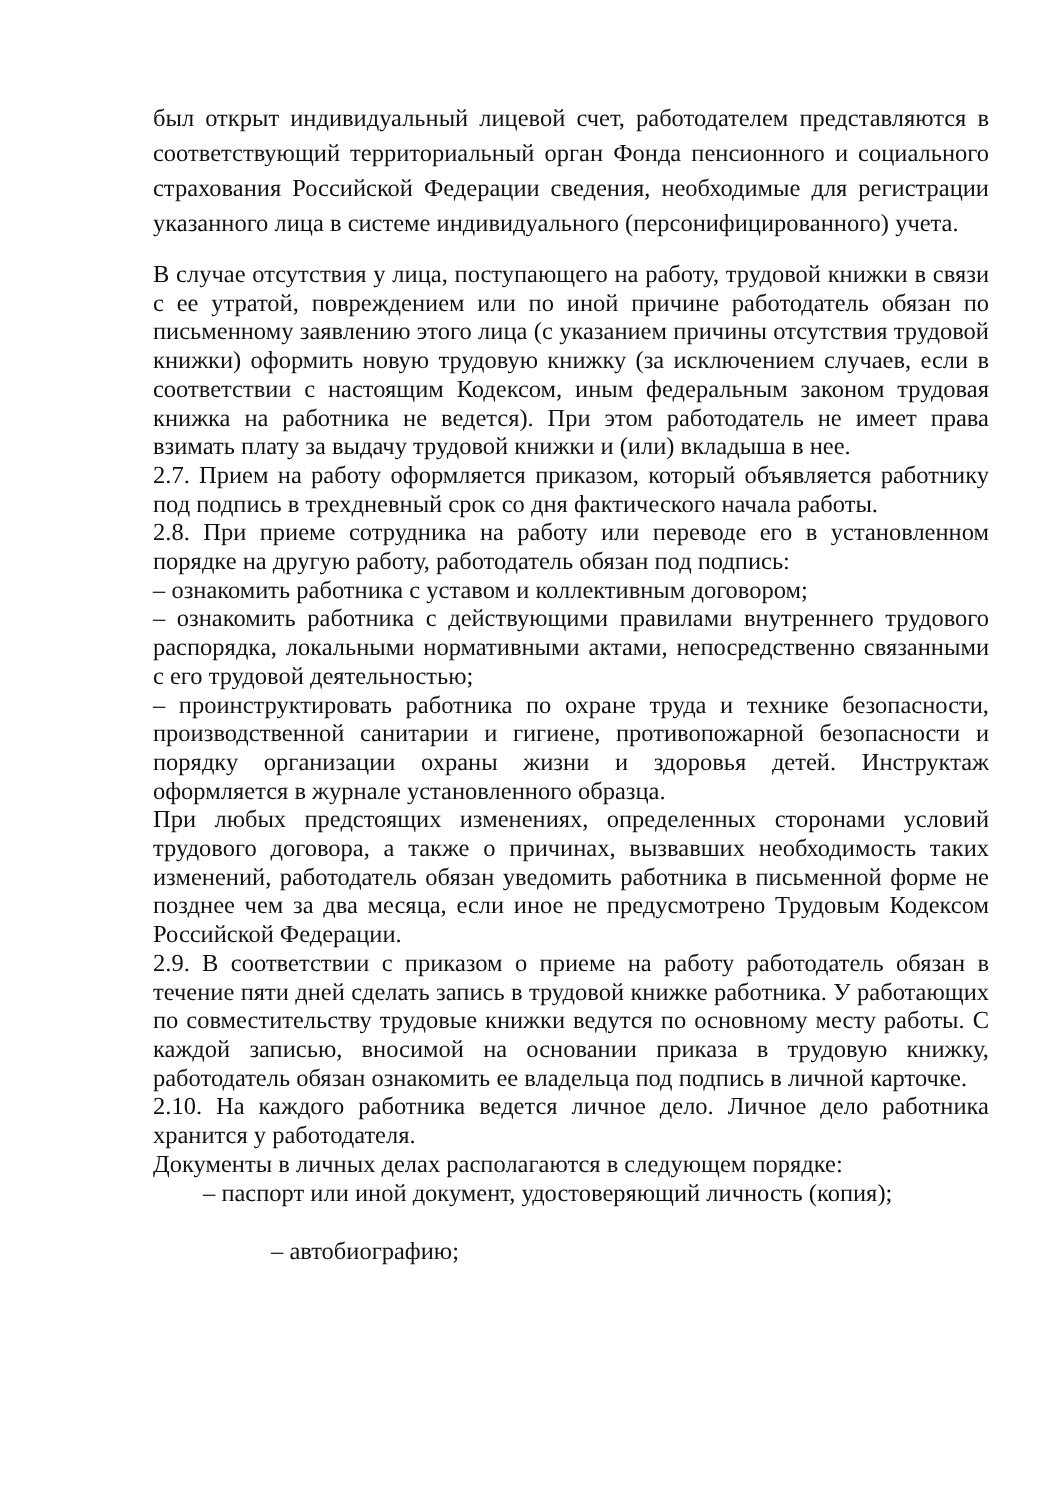был открыт индивидуальный лицевой счет, работодателем представляются в соответствующий территориальный орган Фонда пенсионного и социального страхования Российской Федерации сведения, необходимые для регистрации указанного лица в системе индивидуального (персонифицированного) учета.
В случае отсутствия у лица, поступающего на работу, трудовой книжки в связи с ее утратой, повреждением или по иной причине работодатель обязан по письменному заявлению этого лица (с указанием причины отсутствия трудовой книжки) оформить новую трудовую книжку (за исключением случаев, если в соответствии с настоящим Кодексом, иным федеральным законом трудовая книжка на работника не ведется). При этом работодатель не имеет права взимать плату за выдачу трудовой книжки и (или) вкладыша в нее.
2.7. Прием на работу оформляется приказом, который объявляется работнику под подпись в трехдневный срок со дня фактического начала работы.
2.8. При приеме сотрудника на работу или переводе его в установленном порядке на другую работу, работодатель обязан под подпись:
– ознакомить работника с уставом и коллективным договором;
– ознакомить работника с действующими правилами внутреннего трудового распорядка, локальными нормативными актами, непосредственно связанными с его трудовой деятельностью;
– проинструктировать работника по охране труда и технике безопасности, производственной санитарии и гигиене, противопожарной безопасности и порядку организации охраны жизни и здоровья детей. Инструктаж оформляется в журнале установленного образца.
При любых предстоящих изменениях, определенных сторонами условий трудового договора, а также о причинах, вызвавших необходимость таких изменений, работодатель обязан уведомить работника в письменной форме не позднее чем за два месяца, если иное не предусмотрено Трудовым Кодексом Российской Федерации.
2.9. В соответствии с приказом о приеме на работу работодатель обязан в течение пяти дней сделать запись в трудовой книжке работника. У работающих по совместительству трудовые книжки ведутся по основному месту работы. С каждой записью, вносимой на основании приказа в трудовую книжку, работодатель обязан ознакомить ее владельца под подпись в личной карточке.
2.10. На каждого работника ведется личное дело. Личное дело работника хранится у работодателя.
Документы в личных делах располагаются в следующем порядке:
– паспорт или иной документ, удостоверяющий личность (копия);
– автобиографию;